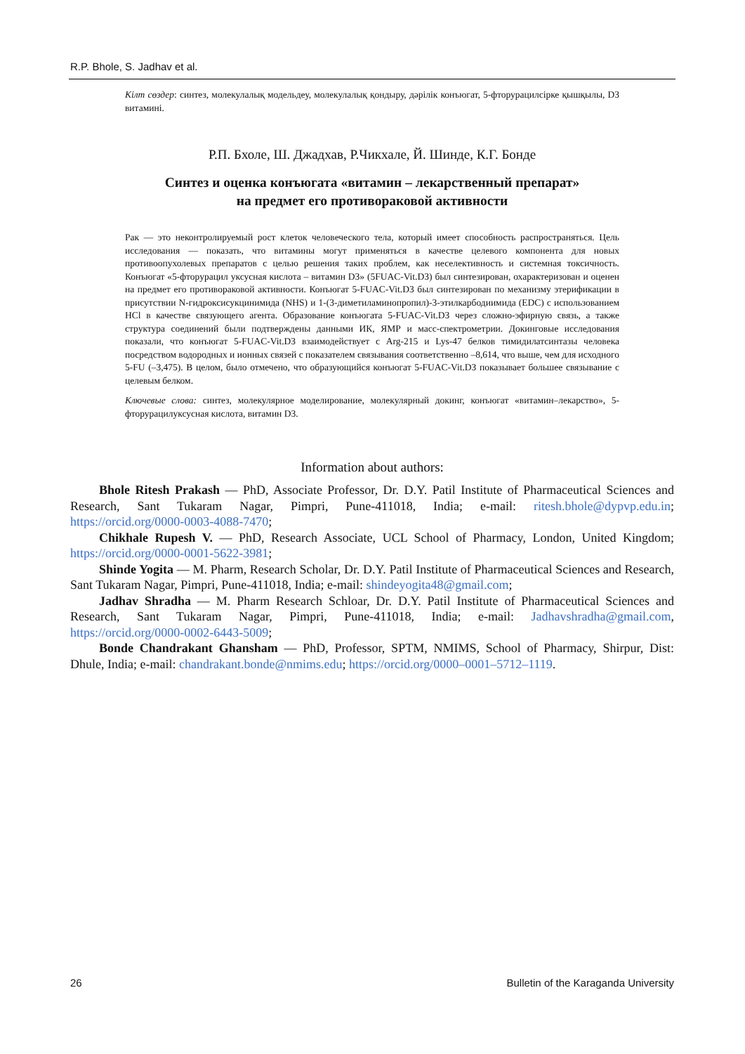R.P. Bhole, S. Jadhav et al.
Кілт сөздер: синтез, молекулалық модельдеу, молекулалық қондыру, дәрілік конъюгат, 5-фторурацилсірке қышқылы, D3 витамині.
Р.П. Бхоле, Ш. Джадхав, Р.Чикхале, Й. Шинде, К.Г. Бонде
Синтез и оценка конъюгата «витамин – лекарственный препарат»
на предмет его противораковой активности
Рак — это неконтролируемый рост клеток человеческого тела, который имеет способность распространяться. Цель исследования — показать, что витамины могут применяться в качестве целевого компонента для новых противоопухолевых препаратов с целью решения таких проблем, как неселективность и системная токсичность. Конъюгат «5-фторурацил уксусная кислота – витамин D3» (5FUAC-Vit.D3) был синтезирован, охарактеризован и оценен на предмет его противораковой активности. Конъюгат 5-FUAC-Vit.D3 был синтезирован по механизму этерификации в присутствии N-гидроксисукцинимида (NHS) и 1-(3-диметиламинопропил)-3-этилкарбодиимида (EDC) с использованием HCl в качестве связующего агента. Образование конъюгата 5-FUAC-Vit.D3 через сложно-эфирную связь, а также структура соединений были подтверждены данными ИК, ЯМР и масс-спектрометрии. Докинговые исследования показали, что конъюгат 5-FUAC-Vit.D3 взаимодействует с Arg-215 и Lys-47 белков тимидилатсинтазы человека посредством водородных и ионных связей с показателем связывания соответственно –8,614, что выше, чем для исходного 5-FU (–3,475). В целом, было отмечено, что образующийся конъюгат 5-FUAC-Vit.D3 показывает большее связывание с целевым белком.
Ключевые слова: синтез, молекулярное моделирование, молекулярный докинг, конъюгат «витамин–лекарство», 5-фторурацилуксусная кислота, витамин D3.
Information about authors:
Bhole Ritesh Prakash — PhD, Associate Professor, Dr. D.Y. Patil Institute of Pharmaceutical Sciences and Research, Sant Tukaram Nagar, Pimpri, Pune-411018, India; e-mail: ritesh.bhole@dypvp.edu.in; https://orcid.org/0000-0003-4088-7470;
Chikhale Rupesh V. — PhD, Research Associate, UCL School of Pharmacy, London, United Kingdom; https://orcid.org/0000-0001-5622-3981;
Shinde Yogita — M. Pharm, Research Scholar, Dr. D.Y. Patil Institute of Pharmaceutical Sciences and Research, Sant Tukaram Nagar, Pimpri, Pune-411018, India; e-mail: shindeyogita48@gmail.com;
Jadhav Shradha — M. Pharm Research Schloar, Dr. D.Y. Patil Institute of Pharmaceutical Sciences and Research, Sant Tukaram Nagar, Pimpri, Pune-411018, India; e-mail: Jadhavshradha@gmail.com, https://orcid.org/0000-0002-6443-5009;
Bonde Chandrakant Ghansham — PhD, Professor, SPTM, NMIMS, School of Pharmacy, Shirpur, Dist: Dhule, India; e-mail: chandrakant.bonde@nmims.edu; https://orcid.org/0000–0001–5712–1119.
26
Bulletin of the Karaganda University